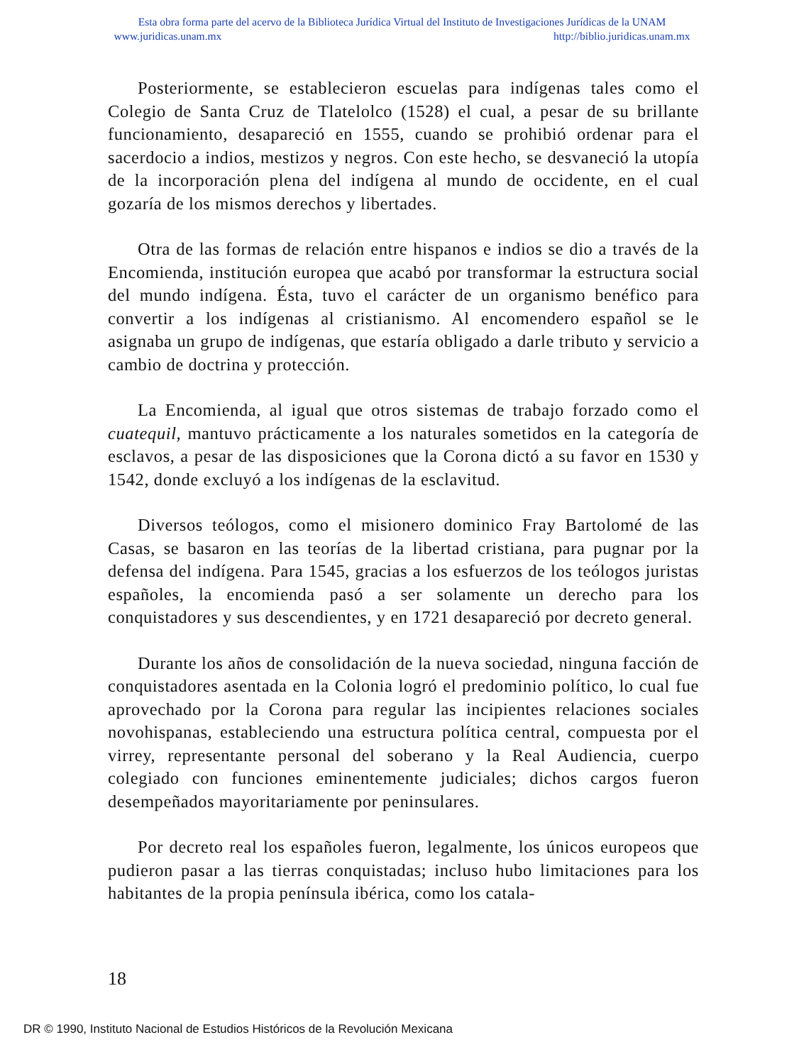Esta obra forma parte del acervo de la Biblioteca Jurídica Virtual del Instituto de Investigaciones Jurídicas de la UNAM
www.juridicas.unam.mx http://biblio.juridicas.unam.mx
Posteriormente, se establecieron escuelas para indígenas tales como el Colegio de Santa Cruz de Tlatelolco (1528) el cual, a pesar de su brillante funcionamiento, desapareció en 1555, cuando se prohibió ordenar para el sacerdocio a indios, mestizos y negros. Con este hecho, se desvaneció la utopía de la incorporación plena del indígena al mundo de occidente, en el cual gozaría de los mismos derechos y libertades.
Otra de las formas de relación entre hispanos e indios se dio a través de la Encomienda, institución europea que acabó por transformar la estructura social del mundo indígena. Ésta, tuvo el carácter de un organismo benéfico para convertir a los indígenas al cristianismo. Al encomendero español se le asignaba un grupo de indígenas, que estaría obligado a darle tributo y servicio a cambio de doctrina y protección.
La Encomienda, al igual que otros sistemas de trabajo forzado como el cuatequil, mantuvo prácticamente a los naturales sometidos en la categoría de esclavos, a pesar de las disposiciones que la Corona dictó a su favor en 1530 y 1542, donde excluyó a los indígenas de la esclavitud.
Diversos teólogos, como el misionero dominico Fray Bartolomé de las Casas, se basaron en las teorías de la libertad cristiana, para pugnar por la defensa del indígena. Para 1545, gracias a los esfuerzos de los teólogos juristas españoles, la encomienda pasó a ser solamente un derecho para los conquistadores y sus descendientes, y en 1721 desapareció por decreto general.
Durante los años de consolidación de la nueva sociedad, ninguna facción de conquistadores asentada en la Colonia logró el predominio político, lo cual fue aprovechado por la Corona para regular las incipientes relaciones sociales novohispanas, estableciendo una estructura política central, compuesta por el virrey, representante personal del soberano y la Real Audiencia, cuerpo colegiado con funciones eminentemente judiciales; dichos cargos fueron desempeñados mayoritariamente por peninsulares.
Por decreto real los españoles fueron, legalmente, los únicos europeos que pudieron pasar a las tierras conquistadas; incluso hubo limitaciones para los habitantes de la propia península ibérica, como los catala-
18
DR © 1990, Instituto Nacional de Estudios Históricos de la Revolución Mexicana